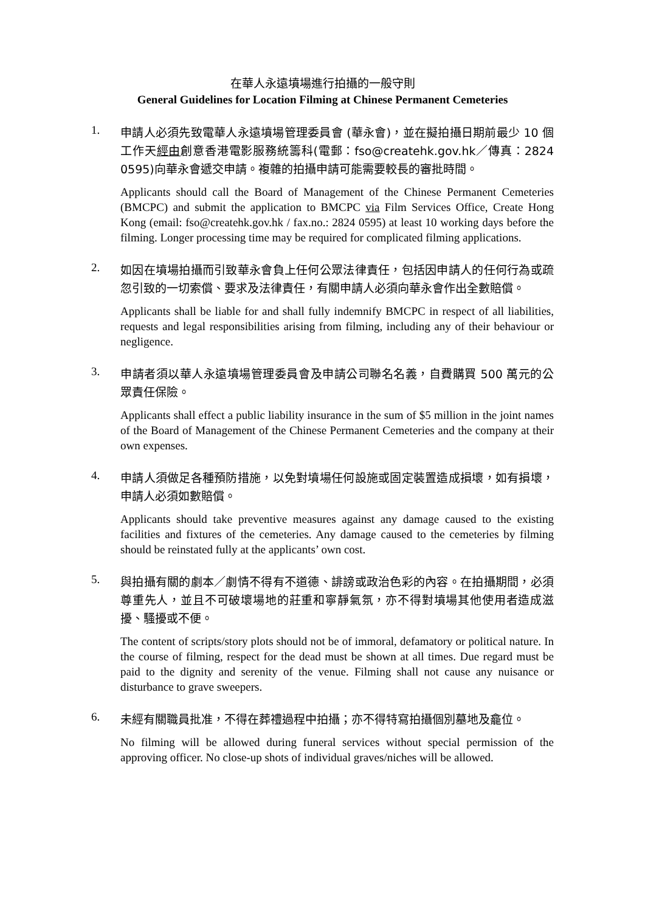在華人永遠墳場進行拍攝的一般守則
General Guidelines for Location Filming at Chinese Permanent Cemeteries
1.
申請人必須先致電華人永遠墳場管理委員會 (華永會)，並在擬拍攝日期前最少 10 個工作天經由創意香港電影服務統籌科(電郵：fso@createhk.gov.hk／傳真：2824 0595)向華永會遞交申請。複雜的拍攝申請可能需要較長的審批時間。
Applicants should call the Board of Management of the Chinese Permanent Cemeteries (BMCPC) and submit the application to BMCPC via Film Services Office, Create Hong Kong (email: fso@createhk.gov.hk / fax.no.: 2824 0595) at least 10 working days before the filming. Longer processing time may be required for complicated filming applications.
2.
如因在墳場拍攝而引致華永會負上任何公眾法律責任，包括因申請人的任何行為或疏忽引致的一切索償、要求及法律責任，有關申請人必須向華永會作出全數賠償。
Applicants shall be liable for and shall fully indemnify BMCPC in respect of all liabilities, requests and legal responsibilities arising from filming, including any of their behaviour or negligence.
3.
申請者須以華人永遠墳場管理委員會及申請公司聯名名義，自費購買 500 萬元的公眾責任保險。
Applicants shall effect a public liability insurance in the sum of $5 million in the joint names of the Board of Management of the Chinese Permanent Cemeteries and the company at their own expenses.
4.
申請人須做足各種預防措施，以免對墳場任何設施或固定裝置造成損壞，如有損壞，申請人必須如數賠償。
Applicants should take preventive measures against any damage caused to the existing facilities and fixtures of the cemeteries. Any damage caused to the cemeteries by filming should be reinstated fully at the applicants’ own cost.
5.
與拍攝有關的劇本／劇情不得有不道德、誹謗或政治色彩的內容。在拍攝期間，必須尊重先人，並且不可破壞場地的莊重和寧靜氣氛，亦不得對墳場其他使用者造成滋擾、騷擾或不便。
The content of scripts/story plots should not be of immoral, defamatory or political nature. In the course of filming, respect for the dead must be shown at all times. Due regard must be paid to the dignity and serenity of the venue. Filming shall not cause any nuisance or disturbance to grave sweepers.
6.
未經有關職員批准，不得在葬禮過程中拍攝；亦不得特寫拍攝個別墓地及龕位。
No filming will be allowed during funeral services without special permission of the approving officer. No close-up shots of individual graves/niches will be allowed.